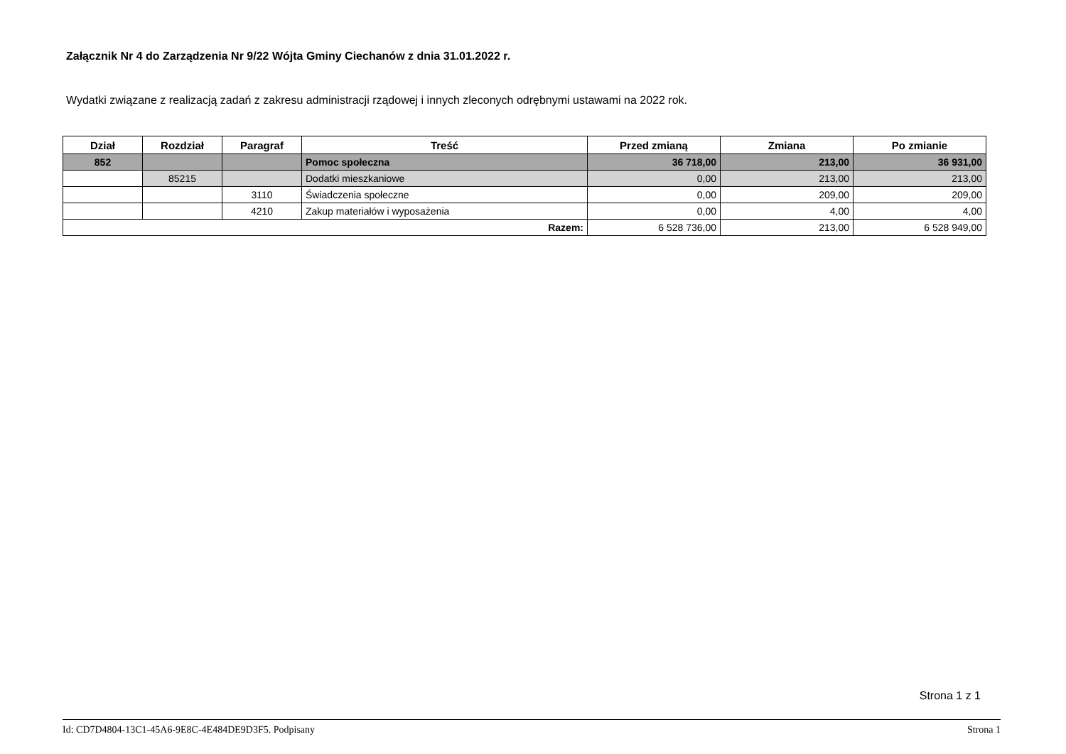Załącznik Nr 4 do Zarządzenia Nr 9/22 Wójta Gminy Ciechanów z dnia 31.01.2022 r.
Wydatki związane z realizacją zadań z zakresu administracji rządowej i innych zleconych odrębnymi ustawami na 2022 rok.
| Dział | Rozdział | Paragraf | Treść | Przed zmianą | Zmiana | Po zmianie |
| --- | --- | --- | --- | --- | --- | --- |
| 852 | | | Pomoc społeczna | 36 718,00 | 213,00 | 36 931,00 |
| | 85215 | | Dodatki mieszkaniowe | 0,00 | 213,00 | 213,00 |
| | | 3110 | Świadczenia społeczne | 0,00 | 209,00 | 209,00 |
| | | 4210 | Zakup materiałów i wyposażenia | 0,00 | 4,00 | 4,00 |
| Razem: | | | | 6 528 736,00 | 213,00 | 6 528 949,00 |
Strona 1 z 1
Id: CD7D4804-13C1-45A6-9E8C-4E484DE9D3F5. Podpisany Strona 1